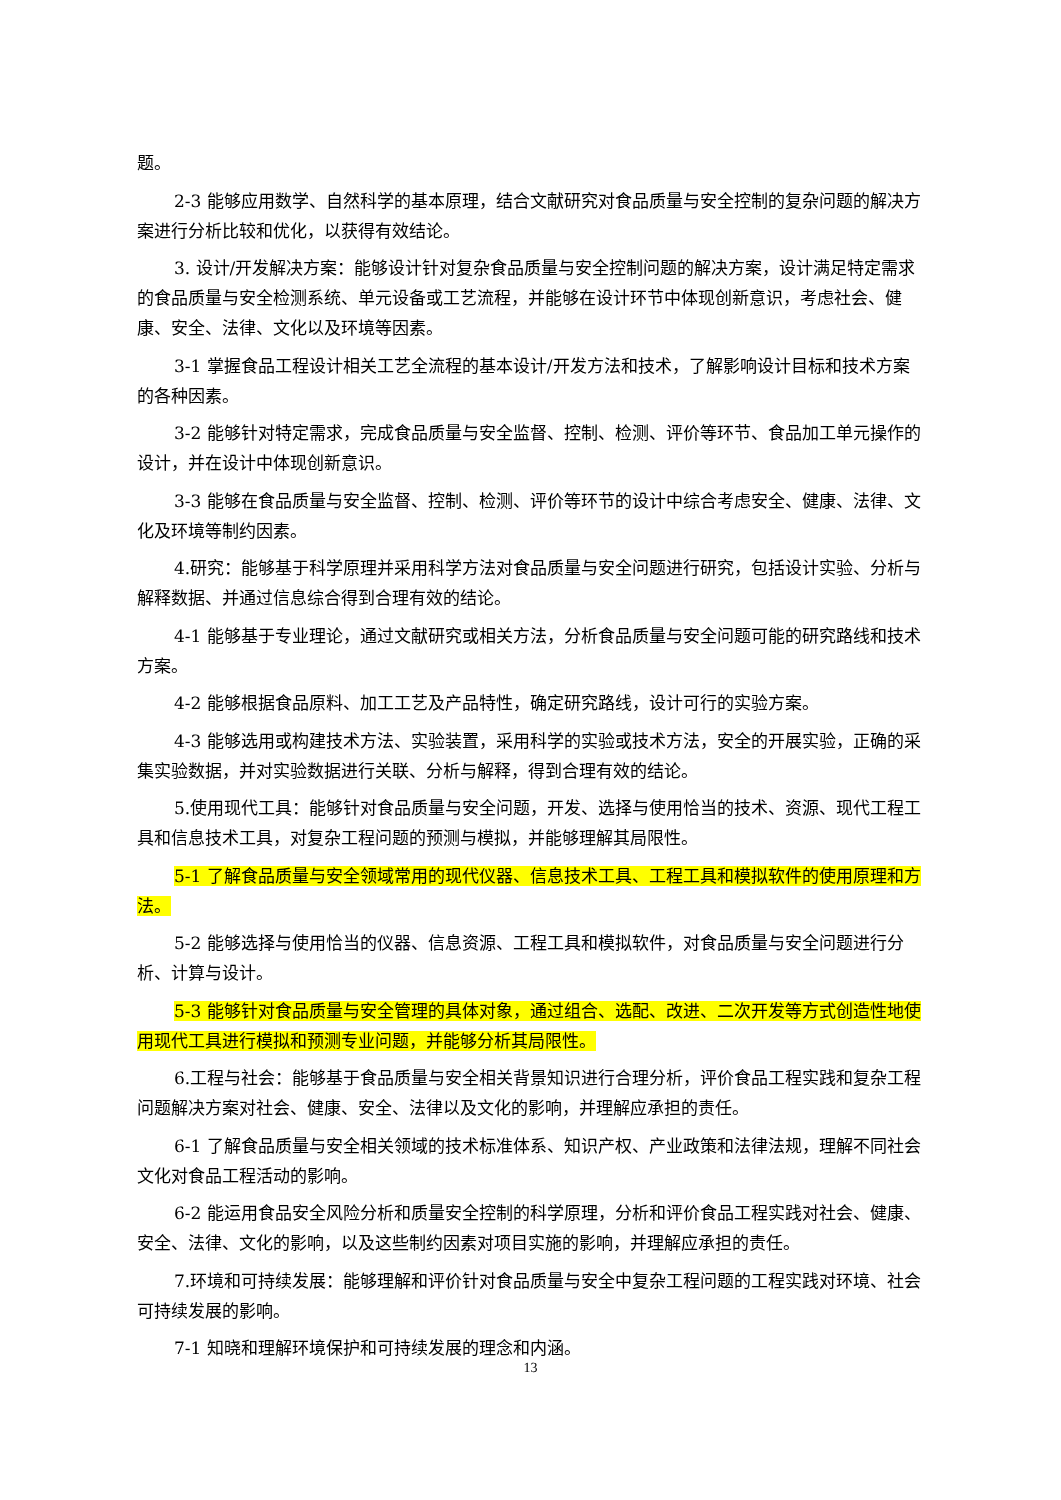题。
2-3 能够应用数学、自然科学的基本原理，结合文献研究对食品质量与安全控制的复杂问题的解决方案进行分析比较和优化，以获得有效结论。
3. 设计/开发解决方案：能够设计针对复杂食品质量与安全控制问题的解决方案，设计满足特定需求的食品质量与安全检测系统、单元设备或工艺流程，并能够在设计环节中体现创新意识，考虑社会、健康、安全、法律、文化以及环境等因素。
3-1 掌握食品工程设计相关工艺全流程的基本设计/开发方法和技术，了解影响设计目标和技术方案的各种因素。
3-2 能够针对特定需求，完成食品质量与安全监督、控制、检测、评价等环节、食品加工单元操作的设计，并在设计中体现创新意识。
3-3 能够在食品质量与安全监督、控制、检测、评价等环节的设计中综合考虑安全、健康、法律、文化及环境等制约因素。
4.研究：能够基于科学原理并采用科学方法对食品质量与安全问题进行研究，包括设计实验、分析与解释数据、并通过信息综合得到合理有效的结论。
4-1 能够基于专业理论，通过文献研究或相关方法，分析食品质量与安全问题可能的研究路线和技术方案。
4-2 能够根据食品原料、加工工艺及产品特性，确定研究路线，设计可行的实验方案。
4-3 能够选用或构建技术方法、实验装置，采用科学的实验或技术方法，安全的开展实验，正确的采集实验数据，并对实验数据进行关联、分析与解释，得到合理有效的结论。
5.使用现代工具：能够针对食品质量与安全问题，开发、选择与使用恰当的技术、资源、现代工程工具和信息技术工具，对复杂工程问题的预测与模拟，并能够理解其局限性。
5-1 了解食品质量与安全领域常用的现代仪器、信息技术工具、工程工具和模拟软件的使用原理和方法。
5-2 能够选择与使用恰当的仪器、信息资源、工程工具和模拟软件，对食品质量与安全问题进行分析、计算与设计。
5-3 能够针对食品质量与安全管理的具体对象，通过组合、选配、改进、二次开发等方式创造性地使用现代工具进行模拟和预测专业问题，并能够分析其局限性。
6.工程与社会：能够基于食品质量与安全相关背景知识进行合理分析，评价食品工程实践和复杂工程问题解决方案对社会、健康、安全、法律以及文化的影响，并理解应承担的责任。
6-1 了解食品质量与安全相关领域的技术标准体系、知识产权、产业政策和法律法规，理解不同社会文化对食品工程活动的影响。
6-2 能运用食品安全风险分析和质量安全控制的科学原理，分析和评价食品工程实践对社会、健康、安全、法律、文化的影响，以及这些制约因素对项目实施的影响，并理解应承担的责任。
7.环境和可持续发展：能够理解和评价针对食品质量与安全中复杂工程问题的工程实践对环境、社会可持续发展的影响。
7-1 知晓和理解环境保护和可持续发展的理念和内涵。
13